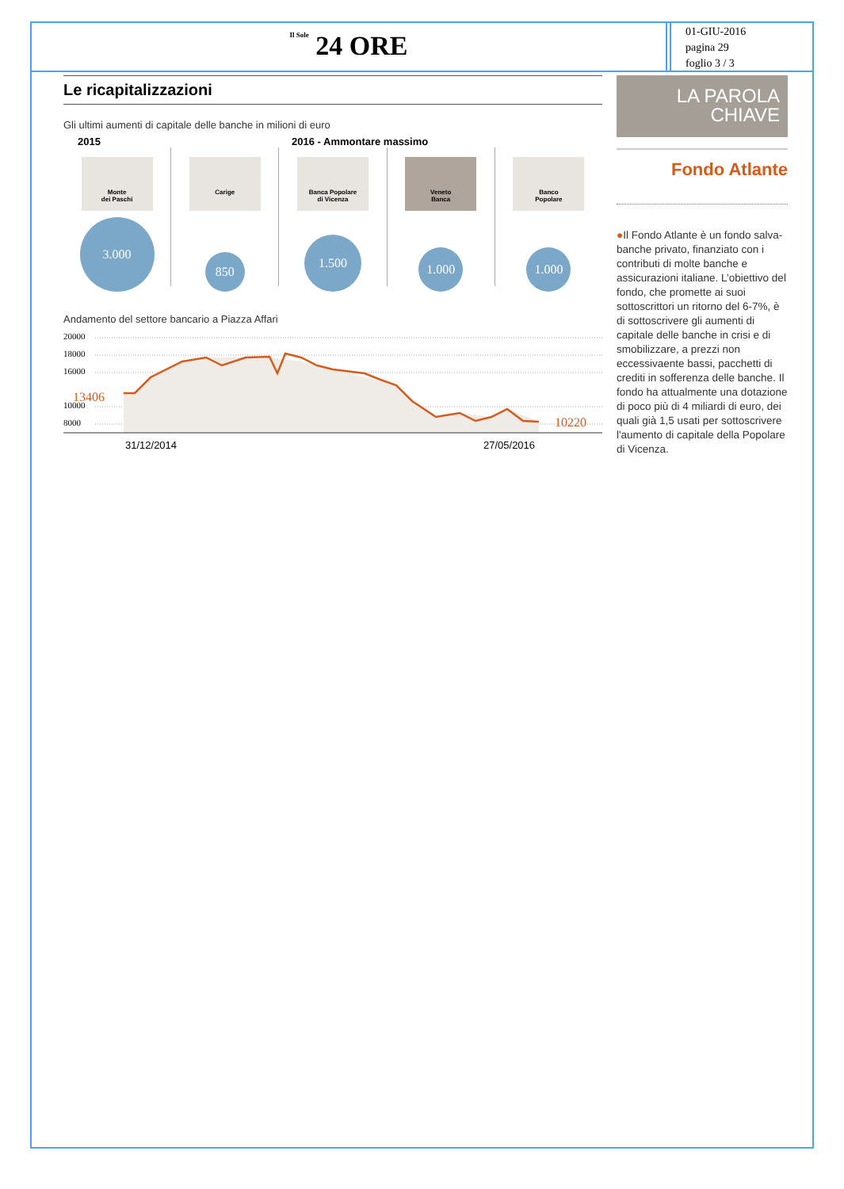Il Sole 24 ORE
01-GIU-2016
pagina 29
foglio 3 / 3
Le ricapitalizzazioni
Gli ultimi aumenti di capitale delle banche in milioni di euro
2015 2016 - Ammontare massimo
Monte
dei Paschi
3.000
Carige
850
Banca Popolare
di Vicenza
1.500
Veneto
Banca
1.000
Banco
Popolare
1.000
Andamento del settore bancario a Piazza Affari
20000
18000
16000
10000
8000
13406
10220
31/12/2014
27/05/2016
LA PAROLA
CHIAVE
Fondo Atlante
●Il Fondo Atlante è un fondo salva-banche privato, finanziato con i contributi di molte banche e assicurazioni italiane. L’obiettivo del fondo, che promette ai suoi sottoscrittori un ritorno del 6-7%, è di sottoscrivere gli aumenti di capitale delle banche in crisi e di smobilizzare, a prezzi non eccessivaente bassi, pacchetti di crediti in sofferenza delle banche. Il fondo ha attualmente una dotazione di poco più di 4 miliardi di euro, dei quali già 1,5 usati per sottoscrivere l'aumento di capitale della Popolare di Vicenza.